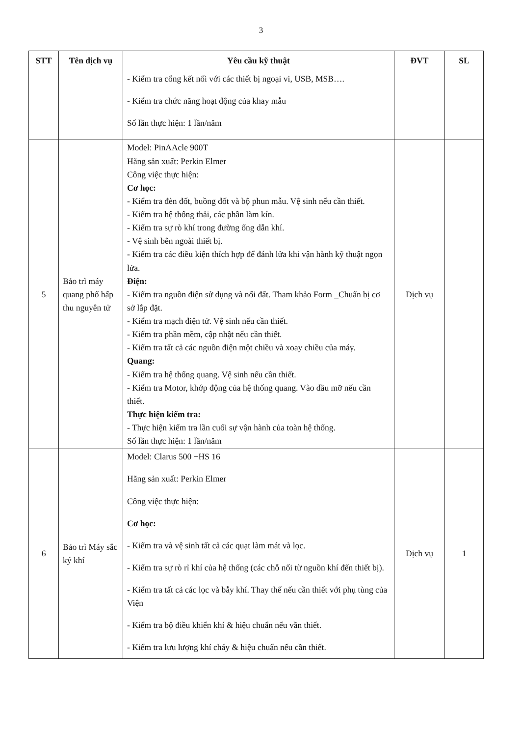3
| STT | Tên dịch vụ | Yêu cầu kỹ thuật | ĐVT | SL |
| --- | --- | --- | --- | --- |
| | | - Kiểm tra cổng kết nối với các thiết bị ngoại vi, USB, MSB…. - Kiểm tra chức năng hoạt động của khay mẫu Số lần thực hiện: 1 lần/năm | | |
| 5 | Bảo trì máy quang phổ hấp thu nguyên tử | Model: PinAAcle 900T Hãng sản xuất: Perkin Elmer Công việc thực hiện: Cơ học: - Kiểm tra đèn đốt, buồng đốt và bộ phun mẫu. Vệ sinh nếu cần thiết. - Kiểm tra hệ thống thải, các phần làm kín. - Kiểm tra sự rò khí trong đường ống dẫn khí. - Vệ sinh bên ngoài thiết bị. - Kiểm tra các điều kiện thích hợp để đánh lửa khi vận hành kỹ thuật ngọn lửa. Điện: - Kiểm tra nguồn điện sử dụng và nối đất. Tham khảo Form _Chuẩn bị cơ sở lắp đặt. - Kiểm tra mạch điện tử. Vệ sinh nếu cần thiết. - Kiểm tra phần mềm, cập nhật nếu cần thiết. - Kiểm tra tất cả các nguồn điện một chiều và xoay chiều của máy. Quang: - Kiểm tra hệ thống quang. Vệ sinh nếu cần thiết. - Kiểm tra Motor, khớp động của hệ thống quang. Vào dầu mỡ nếu cần thiết. Thực hiện kiểm tra: - Thực hiện kiểm tra lần cuối sự vận hành của toàn hệ thống. Số lần thực hiện: 1 lần/năm | Dịch vụ | |
| 6 | Bảo trì Máy sắc ký khí | Model: Clarus 500 +HS 16 Hãng sản xuất: Perkin Elmer Công việc thực hiện: Cơ học: - Kiểm tra và vệ sinh tất cả các quạt làm mát và lọc. - Kiểm tra sự rò rỉ khí của hệ thống (các chỗ nối từ nguồn khí đến thiết bị). - Kiểm tra tất cả các lọc và bẫy khí. Thay thế nếu cần thiết với phụ tùng của Viện - Kiểm tra bộ điều khiển khí & hiệu chuẩn nếu vần thiết. - Kiểm tra lưu lượng khí cháy & hiệu chuẩn nếu cần thiết. | Dịch vụ | 1 |